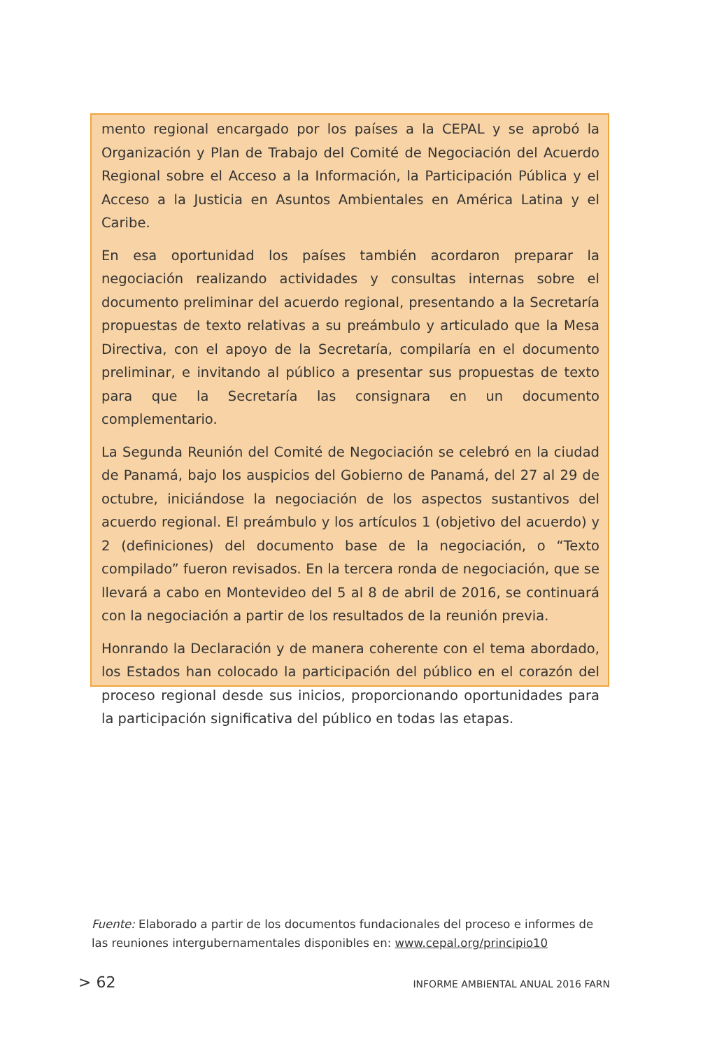mento regional encargado por los países a la CEPAL y se aprobó la Organización y Plan de Trabajo del Comité de Negociación del Acuerdo Regional sobre el Acceso a la Información, la Participación Pública y el Acceso a la Justicia en Asuntos Ambientales en América Latina y el Caribe.
En esa oportunidad los países también acordaron preparar la negociación realizando actividades y consultas internas sobre el documento preliminar del acuerdo regional, presentando a la Secretaría propuestas de texto relativas a su preámbulo y articulado que la Mesa Directiva, con el apoyo de la Secretaría, compilaría en el documento preliminar, e invitando al público a presentar sus propuestas de texto para que la Secretaría las consignara en un documento complementario.
La Segunda Reunión del Comité de Negociación se celebró en la ciudad de Panamá, bajo los auspicios del Gobierno de Panamá, del 27 al 29 de octubre, iniciándose la negociación de los aspectos sustantivos del acuerdo regional. El preámbulo y los artículos 1 (objetivo del acuerdo) y 2 (definiciones) del documento base de la negociación, o “Texto compilado” fueron revisados. En la tercera ronda de negociación, que se llevará a cabo en Montevideo del 5 al 8 de abril de 2016, se continuará con la negociación a partir de los resultados de la reunión previa.
Honrando la Declaración y de manera coherente con el tema abordado, los Estados han colocado la participación del público en el corazón del proceso regional desde sus inicios, proporcionando oportunidades para la participación significativa del público en todas las etapas.
Fuente: Elaborado a partir de los documentos fundacionales del proceso e informes de las reuniones intergubernamentales disponibles en: www.cepal.org/principio10
> 62 INFORME AMBIENTAL ANUAL 2016 FARN